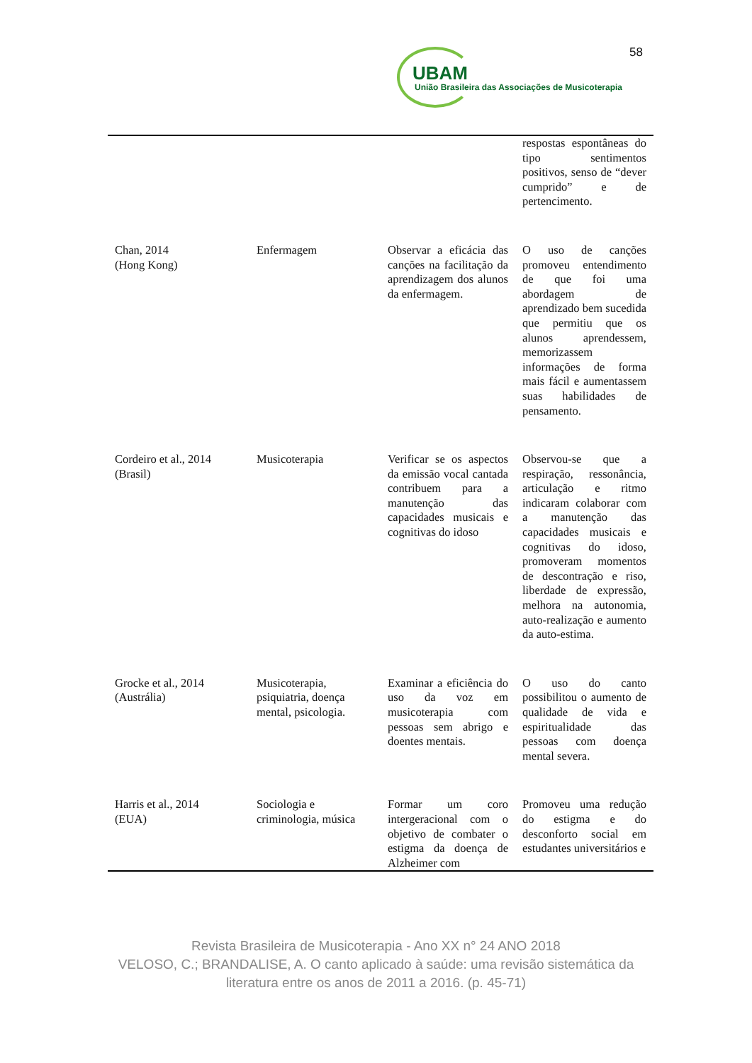58
UBAM
União Brasileira das Associações de Musicoterapia
| | | | respostas espontâneas do tipo sentimentos positivos, senso de “dever cumprido” e de pertencimento. |
| Chan, 2014 (Hong Kong) | Enfermagem | Observar a eficácia das canções na facilitação da aprendizagem dos alunos da enfermagem. | O uso de canções promoveu entendimento de que foi uma abordagem de aprendizado bem sucedida que permitiu que os alunos aprendessem, memorizassem informações de forma mais fácil e aumentassem suas habilidades de pensamento. |
| Cordeiro et al., 2014 (Brasil) | Musicoterapia | Verificar se os aspectos da emissão vocal cantada contribuem para a manutenção das capacidades musicais e cognitivas do idoso | Observou-se que a respiração, ressonância, articulação e ritmo indicaram colaborar com a manutenção das capacidades musicais e cognitivas do idoso, promoveram momentos de descontração e riso, liberdade de expressão, melhora na autonomia, auto-realização e aumento da auto-estima. |
| Grocke et al., 2014 (Austrália) | Musicoterapia, psiquiatria, doença mental, psicologia. | Examinar a eficiência do uso da voz em musicoterapia com pessoas sem abrigo e doentes mentais. | O uso do canto possibilitou o aumento de qualidade de vida e espiritualidade das pessoas com doença mental severa. |
| Harris et al., 2014 (EUA) | Sociologia e criminologia, música | Formar um coro intergeracional com o objetivo de combater o estigma da doença de Alzheimer com | Promoveu uma redução do estigma e do desconforto social em estudantes universitários e |
Revista Brasileira de Musicoterapia - Ano XX n° 24 ANO 2018
VELOSO, C.; BRANDALISE, A. O canto aplicado à saúde: uma revisão sistemática da
literatura entre os anos de 2011 a 2016. (p. 45-71)